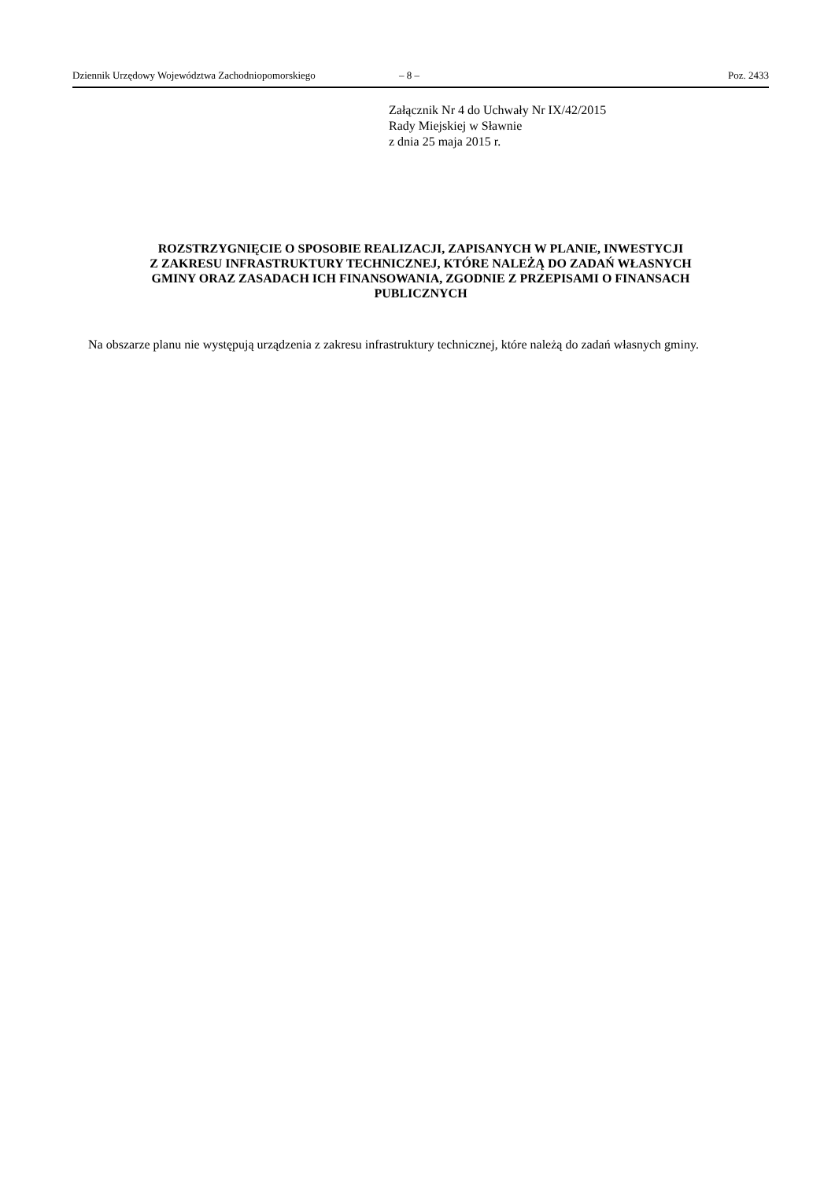Dziennik Urzędowy Województwa Zachodniopomorskiego – 8 – Poz. 2433
Załącznik Nr 4 do Uchwały Nr IX/42/2015
Rady Miejskiej w Sławnie
z dnia 25 maja 2015 r.
ROZSTRZYGNIĘCIE O SPOSOBIE REALIZACJI, ZAPISANYCH W PLANIE, INWESTYCJI
Z ZAKRESU INFRASTRUKTURY TECHNICZNEJ, KTÓRE NALEŻĄ DO ZADAŃ WŁASNYCH
GMINY ORAZ ZASADACH ICH FINANSOWANIA, ZGODNIE Z PRZEPISAMI O FINANSACH
PUBLICZNYCH
Na obszarze planu nie występują urządzenia z zakresu infrastruktury technicznej, które należą do zadań własnych gminy.